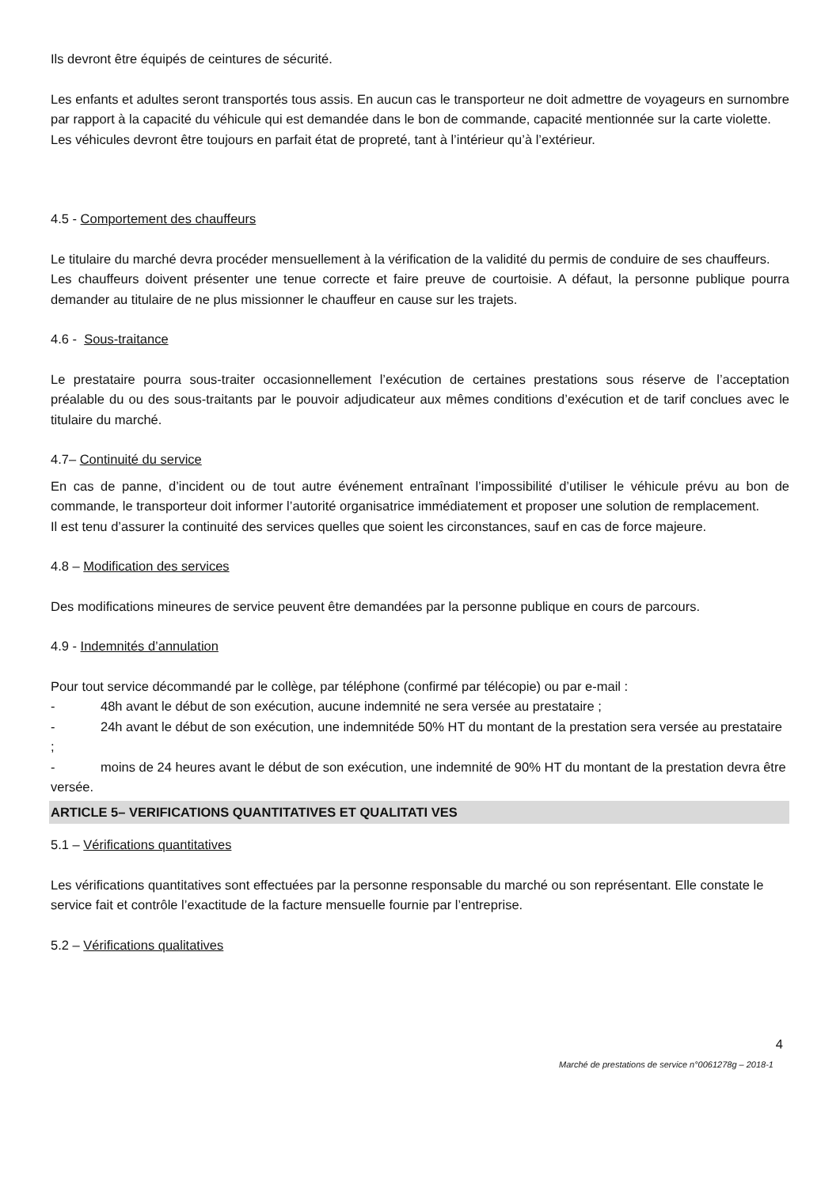Ils devront être équipés de ceintures de sécurité.
Les enfants et adultes seront transportés tous assis. En aucun cas le transporteur ne doit admettre de voyageurs en surnombre par rapport à la capacité du véhicule qui est demandée dans le bon de commande, capacité mentionnée sur la carte violette.
Les véhicules devront être toujours en parfait état de propreté, tant à l’intérieur qu’à l’extérieur.
4.5 - Comportement des chauffeurs
Le titulaire du marché devra procéder mensuellement à la vérification de la validité du permis de conduire de ses chauffeurs.
Les chauffeurs doivent présenter une tenue correcte et faire preuve de courtoisie. A défaut, la personne publique pourra demander au titulaire de ne plus missionner le chauffeur en cause sur les trajets.
4.6 - Sous-traitance
Le prestataire pourra sous-traiter occasionnellement l’exécution de certaines prestations sous réserve de l’acceptation préalable du ou des sous-traitants par le pouvoir adjudicateur aux mêmes conditions d’exécution et de tarif conclues avec le titulaire du marché.
4.7– Continuité du service
En cas de panne, d’incident ou de tout autre événement entraînant l’impossibilité d’utiliser le véhicule prévu au bon de commande, le transporteur doit informer l’autorité organisatrice immédiatement et proposer une solution de remplacement.
Il est tenu d’assurer la continuité des services quelles que soient les circonstances, sauf en cas de force majeure.
4.8 – Modification des services
Des modifications mineures de service peuvent être demandées par la personne publique en cours de parcours.
4.9 - Indemnités d’annulation
Pour tout service décommandé par le collège, par téléphone (confirmé par télécopie) ou par e-mail :
- 48h avant le début de son exécution, aucune indemnité ne sera versée au prestataire ;
- 24h avant le début de son exécution, une indemnitéde 50% HT du montant de la prestation sera versée au prestataire ;
- moins de 24 heures avant le début de son exécution, une indemnité de 90% HT du montant de la prestation devra être versée.
ARTICLE 5– VERIFICATIONS QUANTITATIVES ET QUALITATI VES
5.1 – Vérifications quantitatives
Les vérifications quantitatives sont effectuées par la personne responsable du marché ou son représentant. Elle constate le service fait et contrôle l’exactitude de la facture mensuelle fournie par l’entreprise.
5.2 – Vérifications qualitatives
4
Marché de prestations de service n°0061278g – 2018-1